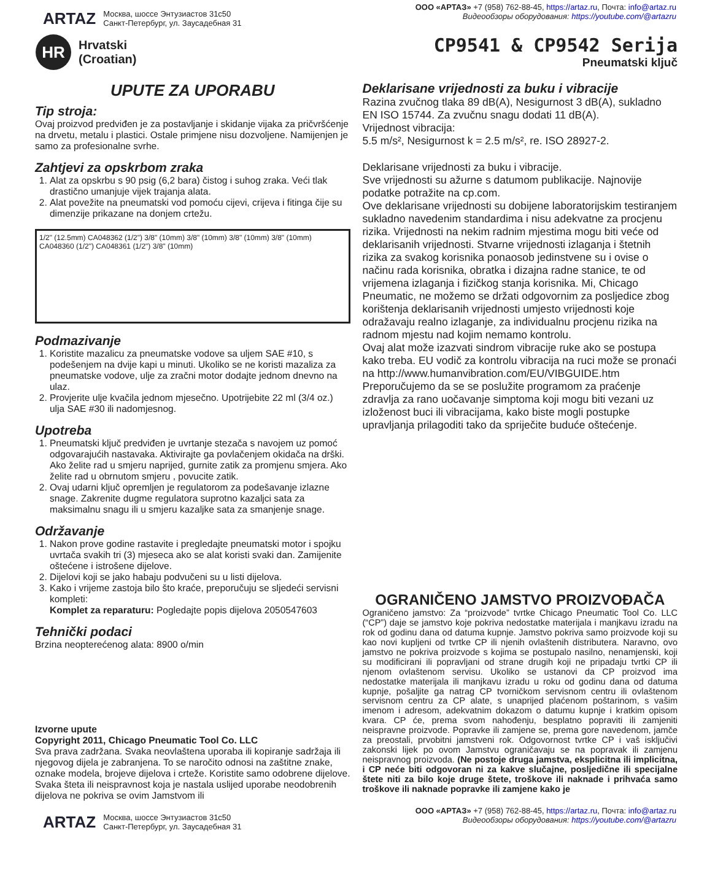ARTAZ Москва, шоссе Энтузиастов 31с50
Санкт-Петербург, ул. Заусадебная 31
ООО «АРТАЗ» +7 (958) 762-88-45, https://artaz.ru, Почта: info@artaz.ru
Видеообзоры оборудования: https://youtube.com/@artazru
HR
Hrvatski
(Croatian)
CP9541 & CP9542 Serija
Pneumatski ključ
UPUTE ZA UPORABU
Tip stroja:
Ovaj proizvod predviđen je za postavljanje i skidanje vijaka za pričvršćenje na drvetu, metalu i plastici. Ostale primjene nisu dozvoljene. Namijenjen je samo za profesionalne svrhe.
Zahtjevi za opskrbom zraka
1. Alat za opskrbu s 90 psig (6,2 bara) čistog i suhog zraka. Veći tlak drastično umanjuje vijek trajanja alata.
2. Alat povežite na pneumatski vod pomoću cijevi, crijeva i fitinga čije su dimenzije prikazane na donjem crtežu.
1/2" (12.5mm) CA048362 (1/2") 3/8" (10mm) 3/8" (10mm) 3/8" (10mm) 3/8" (10mm) CA048360 (1/2") CA048361 (1/2") 3/8" (10mm)
Podmazivanje
1. Koristite mazalicu za pneumatske vodove sa uljem SAE #10, s podešenjem na dvije kapi u minuti. Ukoliko se ne koristi mazaliza za pneumatske vodove, ulje za zračni motor dodajte jednom dnevno na ulaz.
2. Provjerite ulje kvačila jednom mjesečno. Upotrijebite 22 ml (3/4 oz.) ulja SAE #30 ili nadomjesnog.
Upotreba
1. Pneumatski ključ predviđen je uvrtanje stezača s navojem uz pomoć odgovarajućih nastavaka. Aktivirajte ga povlačenjem okidača na drški. Ako želite rad u smjeru naprijed, gurnite zatik za promjenu smjera. Ako želite rad u obrnutom smjeru , povucite zatik.
2. Ovaj udarni ključ opremljen je regulatorom za podešavanje izlazne snage. Zakrenite dugme regulatora suprotno kazaljci sata za maksimalnu snagu ili u smjeru kazaljke sata za smanjenje snage.
Održavanje
1. Nakon prove godine rastavite i pregledajte pneumatski motor i spojku uvrtača svakih tri (3) mjeseca ako se alat koristi svaki dan. Zamijenite oštećene i istrošene dijelove.
2. Dijelovi koji se jako habaju podvučeni su u listi dijelova.
3. Kako i vrijeme zastoja bilo što kraće, preporučuju se sljedeći servisni kompleti:
Komplet za reparaturu: Pogledajte popis dijelova 2050547603
Tehnički podaci
Brzina neopterećenog alata: 8900 o/min
Izvorne upute
Copyright 2011, Chicago Pneumatic Tool Co. LLC
Sva prava zadržana. Svaka neovlaštena uporaba ili kopiranje sadržaja ili njegovog dijela je zabranjena. To se naročito odnosi na zaštitne znake, oznake modela, brojeve dijelova i crteže. Koristite samo odobrene dijelove. Svaka šteta ili neispravnost koja je nastala uslijed uporabe neodobrenih dijelova ne pokriva se ovim Jamstvom ili
Deklarisane vrijednosti za buku i vibracije
Razina zvučnog tlaka 89 dB(A), Nesigurnost 3 dB(A), sukladno EN ISO 15744. Za zvučnu snagu dodati 11 dB(A).
Vrijednost vibracija:
5.5 m/s², Nesigurnost k = 2.5 m/s², re. ISO 28927-2.
Deklarisane vrijednosti za buku i vibracije.
Sve vrijednosti su ažurne s datumom publikacije. Najnovije podatke potražite na cp.com.
Ove deklarisane vrijednosti su dobijene laboratorijskim testiranjem sukladno navedenim standardima i nisu adekvatne za procjenu rizika. Vrijednosti na nekim radnim mjestima mogu biti veće od deklarisanih vrijednosti. Stvarne vrijednosti izlaganja i štetnih rizika za svakog korisnika ponaosob jedinstvene su i ovise o načinu rada korisnika, obratka i dizajna radne stanice, te od vrijemena izlaganja i fizičkog stanja korisnika. Mi, Chicago Pneumatic, ne možemo se držati odgovornim za posljedice zbog korištenja deklarisanih vrijednosti umjesto vrijednosti koje odražavaju realno izlaganje, za individualnu procjenu rizika na radnom mjestu nad kojim nemamo kontrolu.
Ovaj alat može izazvati sindrom vibracije ruke ako se postupa kako treba. EU vodič za kontrolu vibracija na ruci može se pronaći na http://www.humanvibration.com/EU/VIBGUIDE.htm
Preporučujemo da se se poslužite programom za praćenje zdravlja za rano uočavanje simptoma koji mogu biti vezani uz izloženost buci ili vibracijama, kako biste mogli postupke upravljanja prilagoditi tako da spriječite buduće oštećenje.
OGRANIČENO JAMSTVO PROIZVOĐAČA
Ograničeno jamstvo: Za “proizvode” tvrtke Chicago Pneumatic Tool Co. LLC (“CP”) daje se jamstvo koje pokriva nedostatke materijala i manjkavu izradu na rok od godinu dana od datuma kupnje. Jamstvo pokriva samo proizvode koji su kao novi kupljeni od tvrtke CP ili njenih ovlaštenih distributera. Naravno, ovo jamstvo ne pokriva proizvode s kojima se postupalo nasilno, nenamjenski, koji su modificirani ili popravljani od strane drugih koji ne pripadaju tvrtki CP ili njenom ovlaštenom servisu. Ukoliko se ustanovi da CP proizvod ima nedostatke materijala ili manjkavu izradu u roku od godinu dana od datuma kupnje, pošaljite ga natrag CP tvorničkom servisnom centru ili ovlaštenom servisnom centru za CP alate, s unaprijed plaćenom poštarinom, s vašim imenom i adresom, adekvatnim dokazom o datumu kupnje i kratkim opisom kvara. CP će, prema svom nahođenju, besplatno popraviti ili zamjeniti neispravne proizvode. Popravke ili zamjene se, prema gore navedenom, jamče za preostali, prvobitni jamstveni rok. Odgovornost tvrtke CP i vaš isključivi zakonski lijek po ovom Jamstvu ograničavaju se na popravak ili zamjenu neispravnog proizvoda. (Ne postoje druga jamstva, eksplicitna ili implicitna, i CP neće biti odgovoran ni za kakve slučajne, posljedične ili specijalne štete niti za bilo koje druge štete, troškove ili naknade i prihvaća samo troškove ili naknade popravke ili zamjene kako je
ARTAZ Москва, шоссе Энтузиастов 31с50
Санкт-Петербург, ул. Заусадебная 31
ООО «АРТАЗ» +7 (958) 762-88-45, https://artaz.ru, Почта: info@artaz.ru
Видеообзоры оборудования: https://youtube.com/@artazru